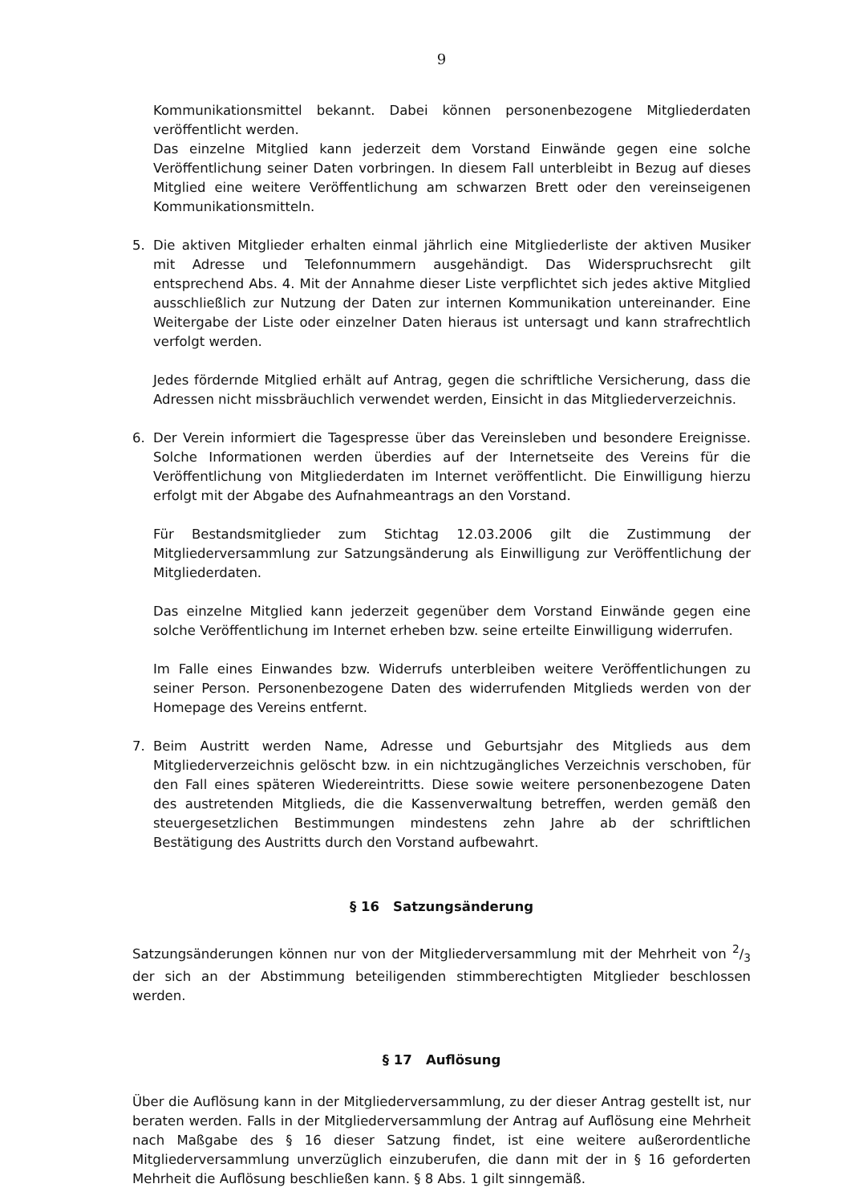9
Kommunikationsmittel bekannt. Dabei können personenbezogene Mitgliederdaten veröffentlicht werden.
Das einzelne Mitglied kann jederzeit dem Vorstand Einwände gegen eine solche Veröffentlichung seiner Daten vorbringen. In diesem Fall unterbleibt in Bezug auf dieses Mitglied eine weitere Veröffentlichung am schwarzen Brett oder den vereinseigenen Kommunikationsmitteln.
5. Die aktiven Mitglieder erhalten einmal jährlich eine Mitgliederliste der aktiven Musiker mit Adresse und Telefonnummern ausgehändigt. Das Widerspruchsrecht gilt entsprechend Abs. 4. Mit der Annahme dieser Liste verpflichtet sich jedes aktive Mitglied ausschließlich zur Nutzung der Daten zur internen Kommunikation untereinander. Eine Weitergabe der Liste oder einzelner Daten hieraus ist untersagt und kann strafrechtlich verfolgt werden.
Jedes fördernde Mitglied erhält auf Antrag, gegen die schriftliche Versicherung, dass die Adressen nicht missbräuchlich verwendet werden, Einsicht in das Mitgliederverzeichnis.
6. Der Verein informiert die Tagespresse über das Vereinsleben und besondere Ereignisse. Solche Informationen werden überdies auf der Internetseite des Vereins für die Veröffentlichung von Mitgliederdaten im Internet veröffentlicht. Die Einwilligung hierzu erfolgt mit der Abgabe des Aufnahmeantrags an den Vorstand.
Für Bestandsmitglieder zum Stichtag 12.03.2006 gilt die Zustimmung der Mitgliederversammlung zur Satzungsänderung als Einwilligung zur Veröffentlichung der Mitgliederdaten.
Das einzelne Mitglied kann jederzeit gegenüber dem Vorstand Einwände gegen eine solche Veröffentlichung im Internet erheben bzw. seine erteilte Einwilligung widerrufen.
Im Falle eines Einwandes bzw. Widerrufs unterbleiben weitere Veröffentlichungen zu seiner Person. Personenbezogene Daten des widerrufenden Mitglieds werden von der Homepage des Vereins entfernt.
7. Beim Austritt werden Name, Adresse und Geburtsjahr des Mitglieds aus dem Mitgliederverzeichnis gelöscht bzw. in ein nichtzugängliches Verzeichnis verschoben, für den Fall eines späteren Wiedereintritts. Diese sowie weitere personenbezogene Daten des austretenden Mitglieds, die die Kassenverwaltung betreffen, werden gemäß den steuergesetzlichen Bestimmungen mindestens zehn Jahre ab der schriftlichen Bestätigung des Austritts durch den Vorstand aufbewahrt.
§ 16 Satzungsänderung
Satzungsänderungen können nur von der Mitgliederversammlung mit der Mehrheit von 2/3 der sich an der Abstimmung beteiligenden stimmberechtigten Mitglieder beschlossen werden.
§ 17 Auflösung
Über die Auflösung kann in der Mitgliederversammlung, zu der dieser Antrag gestellt ist, nur beraten werden. Falls in der Mitgliederversammlung der Antrag auf Auflösung eine Mehrheit nach Maßgabe des § 16 dieser Satzung findet, ist eine weitere außerordentliche Mitgliederversammlung unverzüglich einzuberufen, die dann mit der in § 16 geforderten Mehrheit die Auflösung beschließen kann. § 8 Abs. 1 gilt sinngemäß.